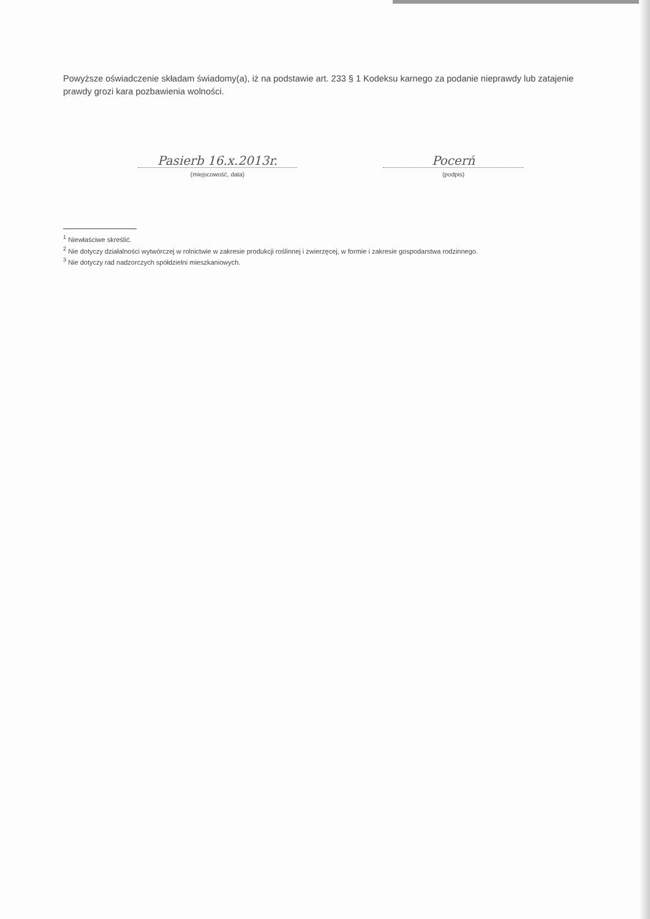Powyższe oświadczenie składam świadomy(a), iż na podstawie art. 233 § 1 Kodeksu karnego za podanie nieprawdy lub zatajenie prawdy grozi kara pozbawienia wolności.
Pasierb 16.x.2013r.
(miejscowość, data)
Pocerń
(podpis)
<sup>1</sup> Niewłaściwe skreślić.
<sup>2</sup> Nie dotyczy działalności wytwórczej w rolnictwie w zakresie produkcji roślinnej i zwierzęcej, w formie i zakresie gospodarstwa rodzinnego.
<sup>3</sup> Nie dotyczy rad nadzorczych spółdzielni mieszkaniowych.